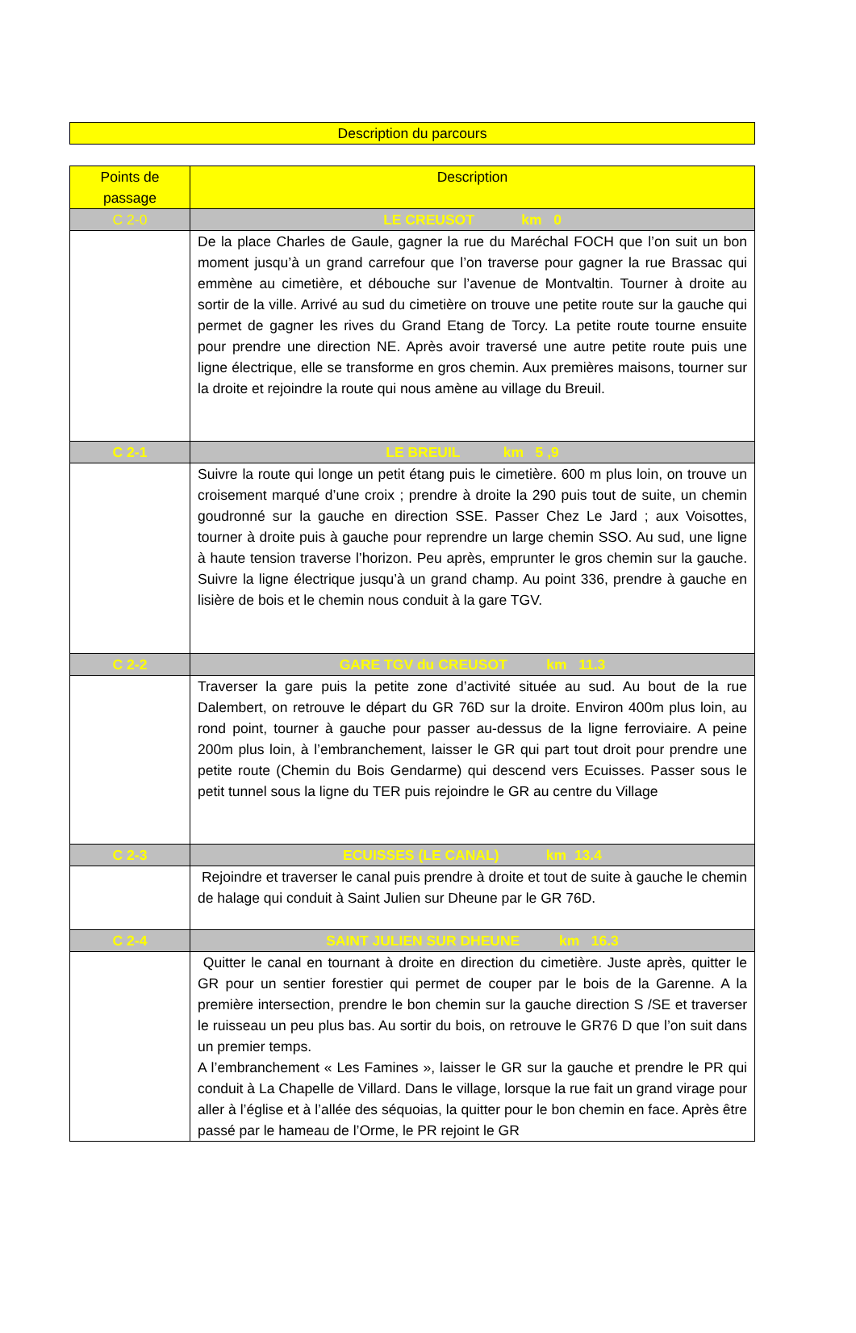Description du parcours
| Points de passage | Description |
| --- | --- |
| C 2-0 | LE CREUSOT km 0 |
| | De la place Charles de Gaule, gagner la rue du Maréchal FOCH que l’on suit un bon moment jusqu’à un grand carrefour que l’on traverse pour gagner la rue Brassac qui emmène au cimetière, et débouche sur l’avenue de Montvaltin. Tourner à droite au sortir de la ville. Arrivé au sud du cimetière on trouve une petite route sur la gauche qui permet de gagner les rives du Grand Etang de Torcy. La petite route tourne ensuite pour prendre une direction NE. Après avoir traversé une autre petite route puis une ligne électrique, elle se transforme en gros chemin. Aux premières maisons, tourner sur la droite et rejoindre la route qui nous amène au village du Breuil. |
| C 2-1 | LE BREUIL km 5 ,9 |
| | Suivre la route qui longe un petit étang puis le cimetière. 600 m plus loin, on trouve un croisement marqué d’une croix ; prendre à droite la 290 puis tout de suite, un chemin goudronné sur la gauche en direction SSE. Passer Chez Le Jard ; aux Voisottes, tourner à droite puis à gauche pour reprendre un large chemin SSO. Au sud, une ligne à haute tension traverse l’horizon. Peu après, emprunter le gros chemin sur la gauche. Suivre la ligne électrique jusqu’à un grand champ. Au point 336, prendre à gauche en lisière de bois et le chemin nous conduit à la gare TGV. |
| C 2-2 | GARE TGV du CREUSOT km 11.3 |
| | Traverser la gare puis la petite zone d’activité située au sud. Au bout de la rue Dalembert, on retrouve le départ du GR 76D sur la droite. Environ 400m plus loin, au rond point, tourner à gauche pour passer au-dessus de la ligne ferroviaire. A peine 200m plus loin, à l’embranchement, laisser le GR qui part tout droit pour prendre une petite route (Chemin du Bois Gendarme) qui descend vers Ecuisses. Passer sous le petit tunnel sous la ligne du TER puis rejoindre le GR au centre du Village |
| C 2-3 | ECUISSES (LE CANAL) km 13.4 |
| | Rejoindre et traverser le canal puis prendre à droite et tout de suite à gauche le chemin de halage qui conduit à Saint Julien sur Dheune par le GR 76D. |
| C 2-4 | SAINT JULIEN SUR DHEUNE km 16.3 |
| | Quitter le canal en tournant à droite en direction du cimetière. Juste après, quitter le GR pour un sentier forestier qui permet de couper par le bois de la Garenne. A la première intersection, prendre le bon chemin sur la gauche direction S /SE et traverser le ruisseau un peu plus bas. Au sortir du bois, on retrouve le GR76 D que l’on suit dans un premier temps. A l’embranchement « Les Famines », laisser le GR sur la gauche et prendre le PR qui conduit à La Chapelle de Villard. Dans le village, lorsque la rue fait un grand virage pour aller à l’église et à l’allée des séquoias, la quitter pour le bon chemin en face. Après être passé par le hameau de l’Orme, le PR rejoint le GR |